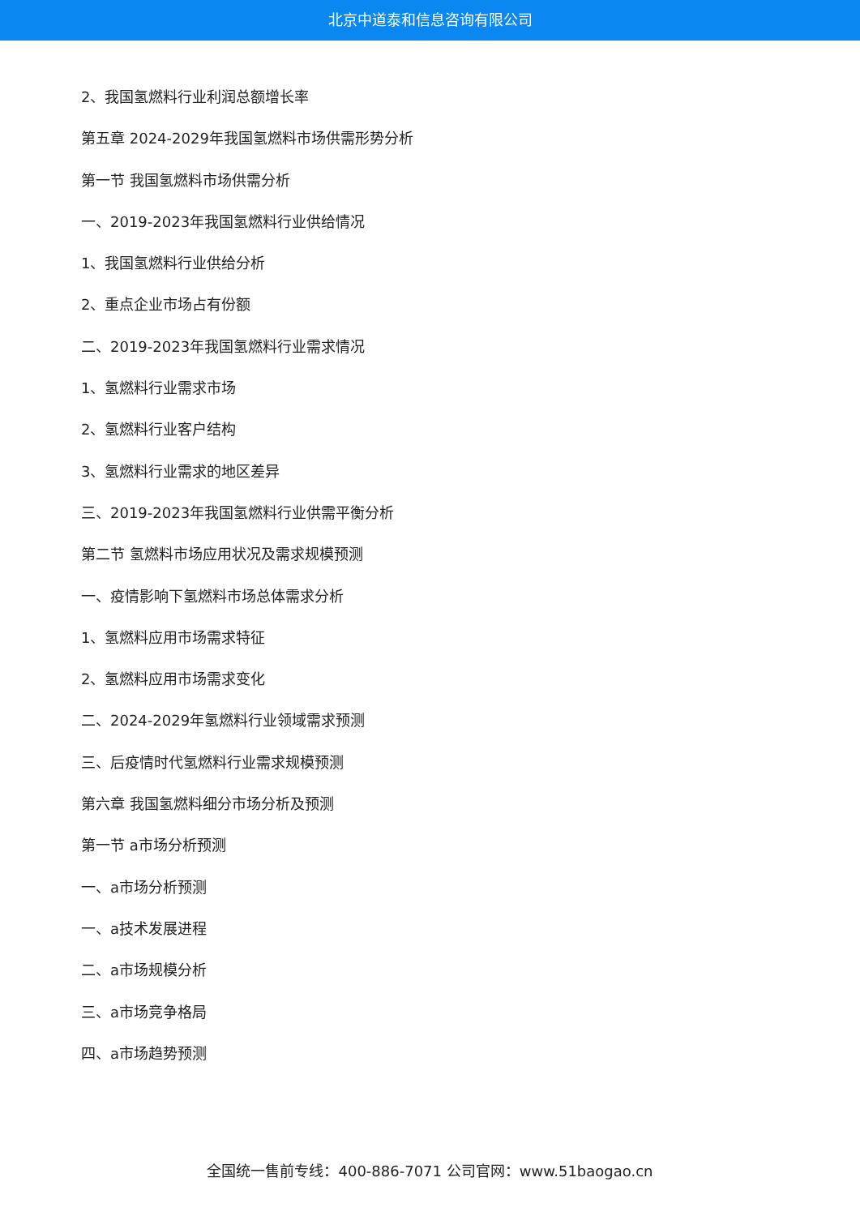北京中道泰和信息咨询有限公司
2、我国氢燃料行业利润总额增长率
第五章 2024-2029年我国氢燃料市场供需形势分析
第一节 我国氢燃料市场供需分析
一、2019-2023年我国氢燃料行业供给情况
1、我国氢燃料行业供给分析
2、重点企业市场占有份额
二、2019-2023年我国氢燃料行业需求情况
1、氢燃料行业需求市场
2、氢燃料行业客户结构
3、氢燃料行业需求的地区差异
三、2019-2023年我国氢燃料行业供需平衡分析
第二节 氢燃料市场应用状况及需求规模预测
一、疫情影响下氢燃料市场总体需求分析
1、氢燃料应用市场需求特征
2、氢燃料应用市场需求变化
二、2024-2029年氢燃料行业领域需求预测
三、后疫情时代氢燃料行业需求规模预测
第六章 我国氢燃料细分市场分析及预测
第一节 a市场分析预测
一、a市场分析预测
一、a技术发展进程
二、a市场规模分析
三、a市场竞争格局
四、a市场趋势预测
全国统一售前专线：400-886-7071 公司官网：www.51baogao.cn